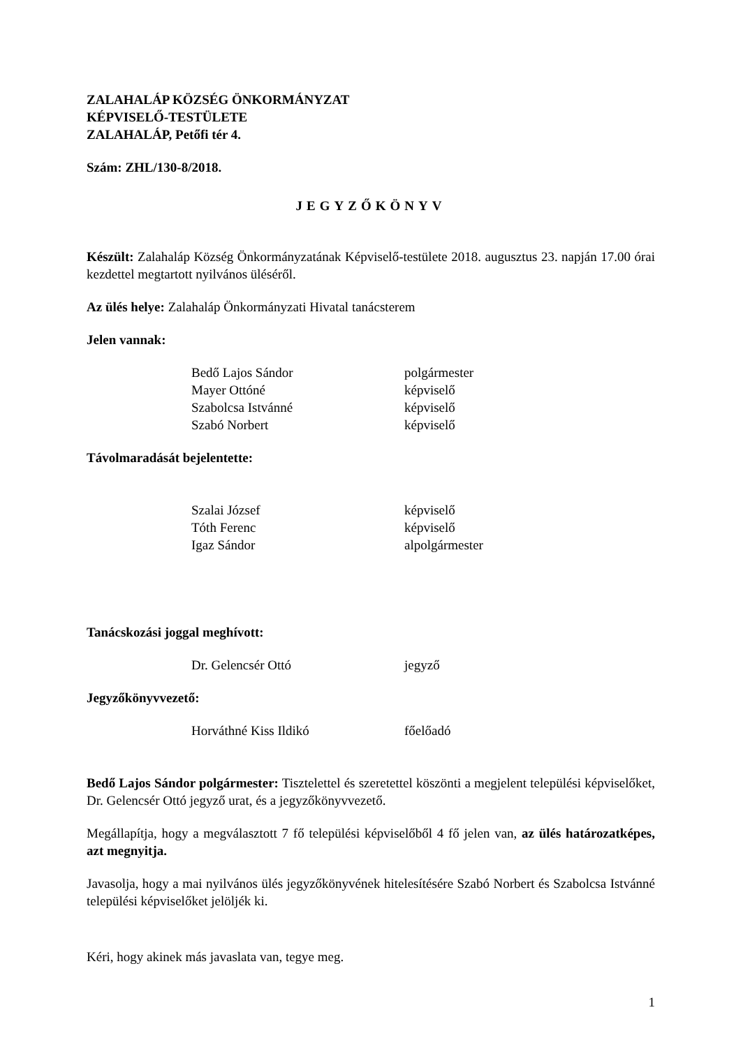ZALAHALÁP KÖZSÉG ÖNKORMÁNYZAT
KÉPVISELŐ-TESTÜLETE
ZALAHALÁP, Petőfi tér 4.
Szám: ZHL/130-8/2018.
JEGYZŐKÖNYV
Készült: Zalahaláp Község Önkormányzatának Képviselő-testülete 2018. augusztus 23. napján 17.00 órai kezdettel megtartott nyilvános üléséről.
Az ülés helye: Zalahaláp Önkormányzati Hivatal tanácsterem
Jelen vannak:
| Bedő Lajos Sándor | polgármester |
| Mayer Ottóné | képviselő |
| Szabolcsa Istvánné | képviselő |
| Szabó Norbert | képviselő |
Távolmaradását bejelentette:
| Szalai József | képviselő |
| Tóth Ferenc | képviselő |
| Igaz Sándor | alpolgármester |
Tanácskozási joggal meghívott:
| Dr. Gelencsér Ottó | jegyző |
Jegyzőkönyvvezető:
| Horváthné Kiss Ildikó | főelőadó |
Bedő Lajos Sándor polgármester: Tisztelettel és szeretettel köszönti a megjelent települési képviselőket, Dr. Gelencsér Ottó jegyző urat, és a jegyzőkönyvvezető.
Megállapítja, hogy a megválasztott 7 fő települési képviselőből 4 fő jelen van, az ülés határozatképes, azt megnyitja.
Javasolja, hogy a mai nyilvános ülés jegyzőkönyvének hitelesítésére Szabó Norbert és Szabolcsa Istvánné települési képviselőket jelöljék ki.
Kéri, hogy akinek más javaslata van, tegye meg.
1